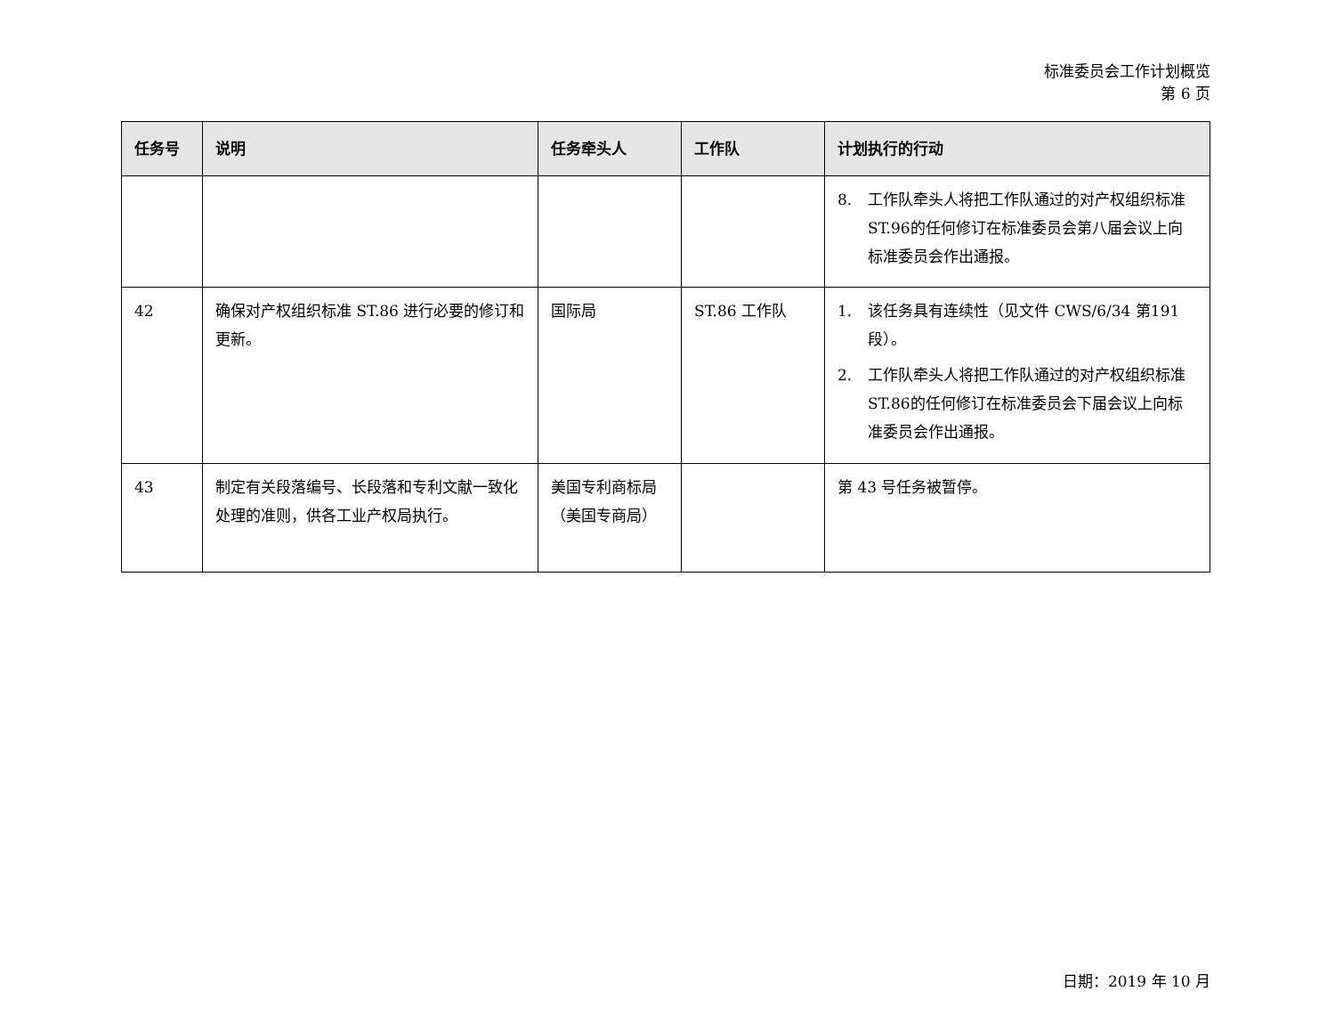标准委员会工作计划概览
第 6 页
| 任务号 | 说明 | 任务牵头人 | 工作队 | 计划执行的行动 |
| --- | --- | --- | --- | --- |
| | | | | 8. 工作队牵头人将把工作队通过的对产权组织标准ST.96的任何修订在标准委员会第八届会议上向标准委员会作出通报。 |
| 42 | 确保对产权组织标准 ST.86 进行必要的修订和更新。 | 国际局 | ST.86 工作队 | 1. 该任务具有连续性（见文件 CWS/6/34 第191 段）。 2. 工作队牵头人将把工作队通过的对产权组织标准ST.86的任何修订在标准委员会下届会议上向标准委员会作出通报。 |
| 43 | 制定有关段落编号、长段落和专利文献一致化处理的准则，供各工业产权局执行。 | 美国专利商标局（美国专商局） | | 第 43 号任务被暂停。 |
日期：2019 年 10 月